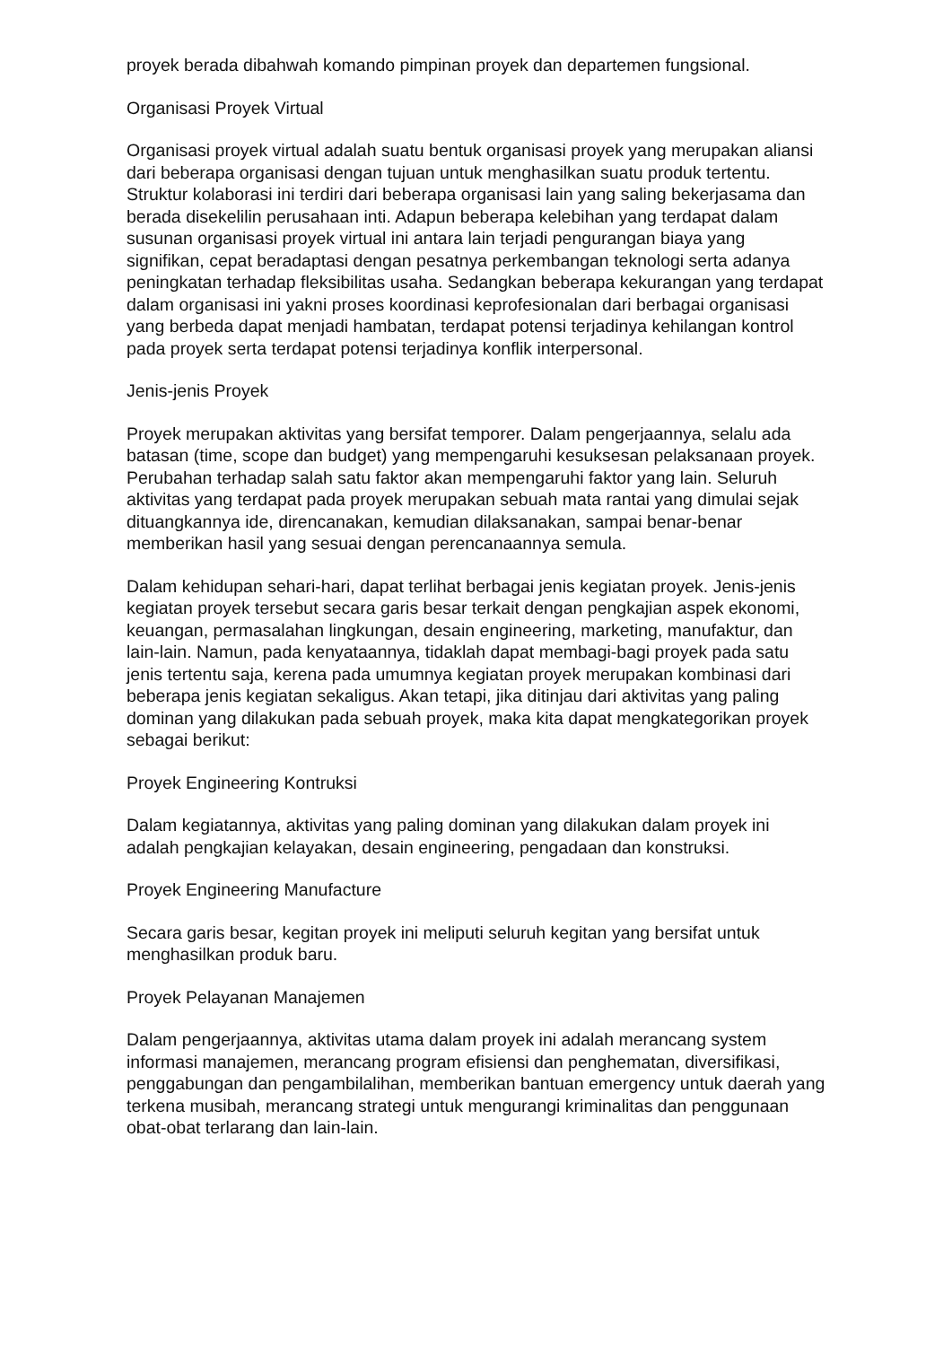proyek berada dibahwah komando pimpinan proyek dan departemen fungsional.
Organisasi Proyek Virtual
Organisasi proyek virtual adalah suatu bentuk organisasi proyek yang merupakan aliansi dari beberapa organisasi dengan tujuan untuk menghasilkan suatu produk tertentu. Struktur kolaborasi ini terdiri dari beberapa organisasi lain yang saling bekerjasama dan berada disekelilin perusahaan inti. Adapun beberapa kelebihan yang terdapat dalam susunan organisasi proyek virtual ini antara lain terjadi pengurangan biaya yang signifikan, cepat beradaptasi dengan pesatnya perkembangan teknologi serta adanya peningkatan terhadap fleksibilitas usaha. Sedangkan beberapa kekurangan yang terdapat dalam organisasi ini yakni proses koordinasi keprofesionalan dari berbagai organisasi yang berbeda dapat menjadi hambatan, terdapat potensi terjadinya kehilangan kontrol pada proyek serta terdapat potensi terjadinya konflik interpersonal.
Jenis-jenis Proyek
Proyek merupakan aktivitas yang bersifat temporer. Dalam pengerjaannya, selalu ada batasan (time, scope dan budget) yang mempengaruhi kesuksesan pelaksanaan proyek. Perubahan terhadap salah satu faktor akan mempengaruhi faktor yang lain. Seluruh aktivitas yang terdapat pada proyek merupakan sebuah mata rantai yang dimulai sejak dituangkannya ide, direncanakan, kemudian dilaksanakan, sampai benar-benar memberikan hasil yang sesuai dengan perencanaannya semula.
Dalam kehidupan sehari-hari, dapat terlihat berbagai jenis kegiatan proyek. Jenis-jenis kegiatan proyek tersebut secara garis besar terkait dengan pengkajian aspek ekonomi, keuangan, permasalahan lingkungan, desain engineering, marketing, manufaktur, dan lain-lain. Namun, pada kenyataannya, tidaklah dapat membagi-bagi proyek pada satu jenis tertentu saja, kerena pada umumnya kegiatan proyek merupakan kombinasi dari beberapa jenis kegiatan sekaligus. Akan tetapi, jika ditinjau dari aktivitas yang paling dominan yang dilakukan pada sebuah proyek, maka kita dapat mengkategorikan proyek sebagai berikut:
Proyek Engineering Kontruksi
Dalam kegiatannya, aktivitas yang paling dominan yang dilakukan dalam proyek ini adalah pengkajian kelayakan, desain engineering, pengadaan dan konstruksi.
Proyek Engineering Manufacture
Secara garis besar, kegitan proyek ini meliputi seluruh kegitan yang bersifat untuk menghasilkan produk baru.
Proyek Pelayanan Manajemen
Dalam pengerjaannya, aktivitas utama dalam proyek ini adalah merancang system informasi manajemen, merancang program efisiensi dan penghematan, diversifikasi, penggabungan dan pengambilalihan, memberikan bantuan emergency untuk daerah yang terkena musibah, merancang strategi untuk mengurangi kriminalitas dan penggunaan obat-obat terlarang dan lain-lain.